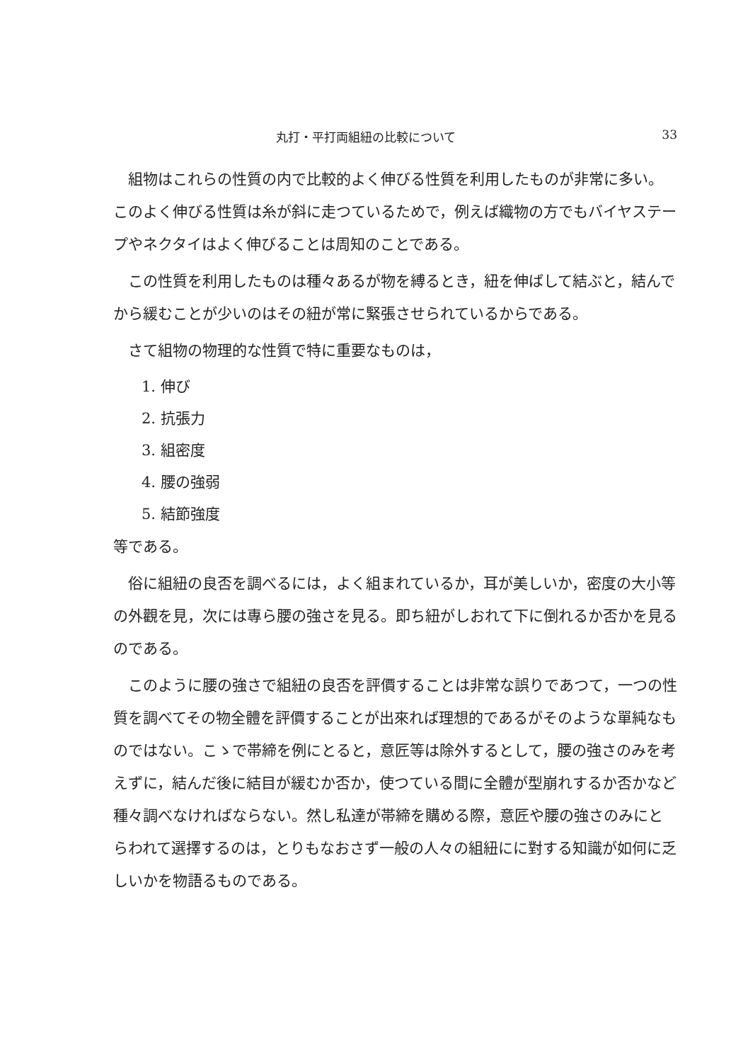丸打・平打両組紐の比較について 33
組物はこれらの性質の内で比較的よく伸びる性質を利用したものが非常に多い。このよく伸びる性質は糸が斜に走つているためで，例えば織物の方でもバイヤステープやネクタイはよく伸びることは周知のことである。
この性質を利用したものは種々あるが物を縛るとき，紐を伸ばして結ぶと，結んでから緩むことが少いのはその紐が常に緊張させられているからである。
さて組物の物理的な性質で特に重要なものは，
1. 伸び
2. 抗張力
3. 組密度
4. 腰の強弱
5. 結節強度
等である。
俗に組紐の良否を調べるには，よく組まれているか，耳が美しいか，密度の大小等の外觀を見，次には專ら腰の強さを見る。即ち紐がしおれて下に倒れるか否かを見るのである。
このように腰の強さで組紐の良否を評價することは非常な誤りであつて，一つの性質を調べてその物全體を評價することが出來れば理想的であるがそのような單純なものではない。こゝで帯締を例にとると，意匠等は除外するとして，腰の強さのみを考えずに，結んだ後に結目が緩むか否か，使つている間に全體が型崩れするか否かなど種々調べなければならない。然し私達が帯締を購める際，意匠や腰の強さのみにとらわれて選擇するのは，とりもなおさず一般の人々の組紐にに對する知識が如何に乏しいかを物語るものである。